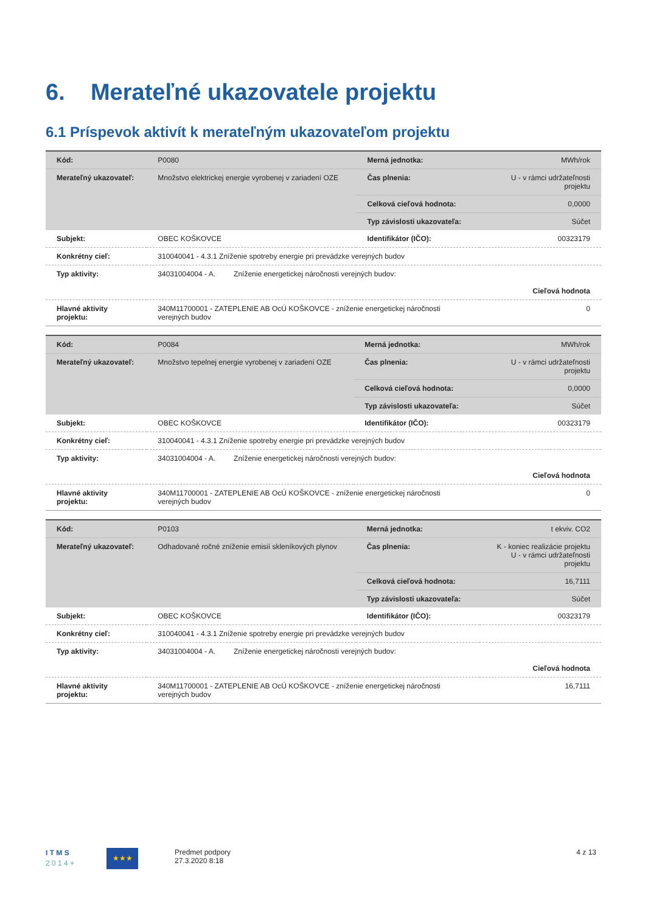6. Merateľné ukazovatele projektu
6.1 Príspevok aktivít k merateľným ukazovateľom projektu
| Kód: | P0080 | Merná jednotka: | MWh/rok |
| Merateľný ukazovateľ: | Množstvo elektrickej energie vyrobenej v zariadení OZE | Čas plnenia: | U - v rámci udržateľnosti projektu |
| | | Celková cieľová hodnota: | 0,0000 |
| | | Typ závislosti ukazovateľa: | Súčet |
| Subjekt: | OBEC KOŠKOVCE | Identifikátor (IČO): | 00323179 |
| Konkrétny cieľ: | 310040041 - 4.3.1 Zníženie spotreby energie pri prevádzke verejných budov | | |
| Typ aktivity: | 34031004004 - A. Zníženie energetickej náročnosti verejných budov: | | |
| Cieľová hodnota | | | |
| Hlavné aktivity projektu: | 340M11700001 - ZATEPLENIE AB OcÚ KOŠKOVCE - zníženie energetickej náročnosti verejných budov | | 0 |
| Kód: | P0084 | Merná jednotka: | MWh/rok |
| Merateľný ukazovateľ: | Množstvo tepelnej energie vyrobenej v zariadení OZE | Čas plnenia: | U - v rámci udržateľnosti projektu |
| | | Celková cieľová hodnota: | 0,0000 |
| | | Typ závislosti ukazovateľa: | Súčet |
| Subjekt: | OBEC KOŠKOVCE | Identifikátor (IČO): | 00323179 |
| Konkrétny cieľ: | 310040041 - 4.3.1 Zníženie spotreby energie pri prevádzke verejných budov | | |
| Typ aktivity: | 34031004004 - A. Zníženie energetickej náročnosti verejných budov: | | |
| Cieľová hodnota | | | |
| Hlavné aktivity projektu: | 340M11700001 - ZATEPLENIE AB OcÚ KOŠKOVCE - zníženie energetickej náročnosti verejných budov | | 0 |
| Kód: | P0103 | Merná jednotka: | t ekviv. CO2 |
| Merateľný ukazovateľ: | Odhadované ročné zníženie emisií skleníkových plynov | Čas plnenia: | K - koniec realizácie projektu U - v rámci udržateľnosti projektu |
| | | Celková cieľová hodnota: | 16,7111 |
| | | Typ závislosti ukazovateľa: | Súčet |
| Subjekt: | OBEC KOŠKOVCE | Identifikátor (IČO): | 00323179 |
| Konkrétny cieľ: | 310040041 - 4.3.1 Zníženie spotreby energie pri prevádzke verejných budov | | |
| Typ aktivity: | 34031004004 - A. Zníženie energetickej náročnosti verejných budov: | | |
| Cieľová hodnota | | | |
| Hlavné aktivity projektu: | 340M11700001 - ZATEPLENIE AB OcÚ KOŠKOVCE - zníženie energetickej náročnosti verejných budov | | 16,7111 |
I T M S
2 0 1 4 +
★★★
Predmet podpory
27.3.2020 8:18
4 z 13